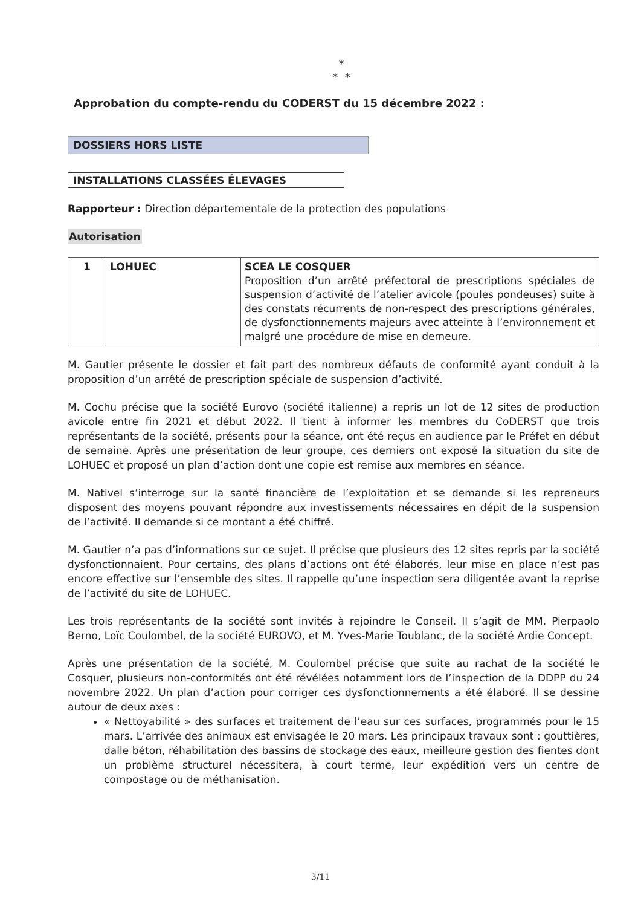*
* *
Approbation du compte-rendu du CODERST du 15 décembre 2022 :
DOSSIERS HORS LISTE
INSTALLATIONS CLASSÉES ÉLEVAGES
Rapporteur : Direction départementale de la protection des populations
Autorisation
| 1 | LOHUEC | SCEA LE COSQUER Proposition d’un arrêté préfectoral de prescriptions spéciales de suspension d’activité de l’atelier avicole (poules pondeuses) suite à des constats récurrents de non-respect des prescriptions générales, de dysfonctionnements majeurs avec atteinte à l’environnement et malgré une procédure de mise en demeure. |
M. Gautier présente le dossier et fait part des nombreux défauts de conformité ayant conduit à la proposition d’un arrêté de prescription spéciale de suspension d’activité.
M. Cochu précise que la société Eurovo (société italienne) a repris un lot de 12 sites de production avicole entre fin 2021 et début 2022. Il tient à informer les membres du CoDERST que trois représentants de la société, présents pour la séance, ont été reçus en audience par le Préfet en début de semaine. Après une présentation de leur groupe, ces derniers ont exposé la situation du site de LOHUEC et proposé un plan d’action dont une copie est remise aux membres en séance.
M. Nativel s’interroge sur la santé financière de l’exploitation et se demande si les repreneurs disposent des moyens pouvant répondre aux investissements nécessaires en dépit de la suspension de l’activité. Il demande si ce montant a été chiffré.
M. Gautier n’a pas d’informations sur ce sujet. Il précise que plusieurs des 12 sites repris par la société dysfonctionnaient. Pour certains, des plans d’actions ont été élaborés, leur mise en place n’est pas encore effective sur l’ensemble des sites. Il rappelle qu’une inspection sera diligentée avant la reprise de l’activité du site de LOHUEC.
Les trois représentants de la société sont invités à rejoindre le Conseil. Il s’agit de MM. Pierpaolo Berno, Loïc Coulombel, de la société EUROVO, et M. Yves-Marie Toublanc, de la société Ardie Concept.
Après une présentation de la société, M. Coulombel précise que suite au rachat de la société le Cosquer, plusieurs non-conformités ont été révélées notamment lors de l’inspection de la DDPP du 24 novembre 2022. Un plan d’action pour corriger ces dysfonctionnements a été élaboré. Il se dessine autour de deux axes :
« Nettoyabilité » des surfaces et traitement de l’eau sur ces surfaces, programmés pour le 15 mars. L’arrivée des animaux est envisagée le 20 mars. Les principaux travaux sont : gouttières, dalle béton, réhabilitation des bassins de stockage des eaux, meilleure gestion des fientes dont un problème structurel nécessitera, à court terme, leur expédition vers un centre de compostage ou de méthanisation.
3/11